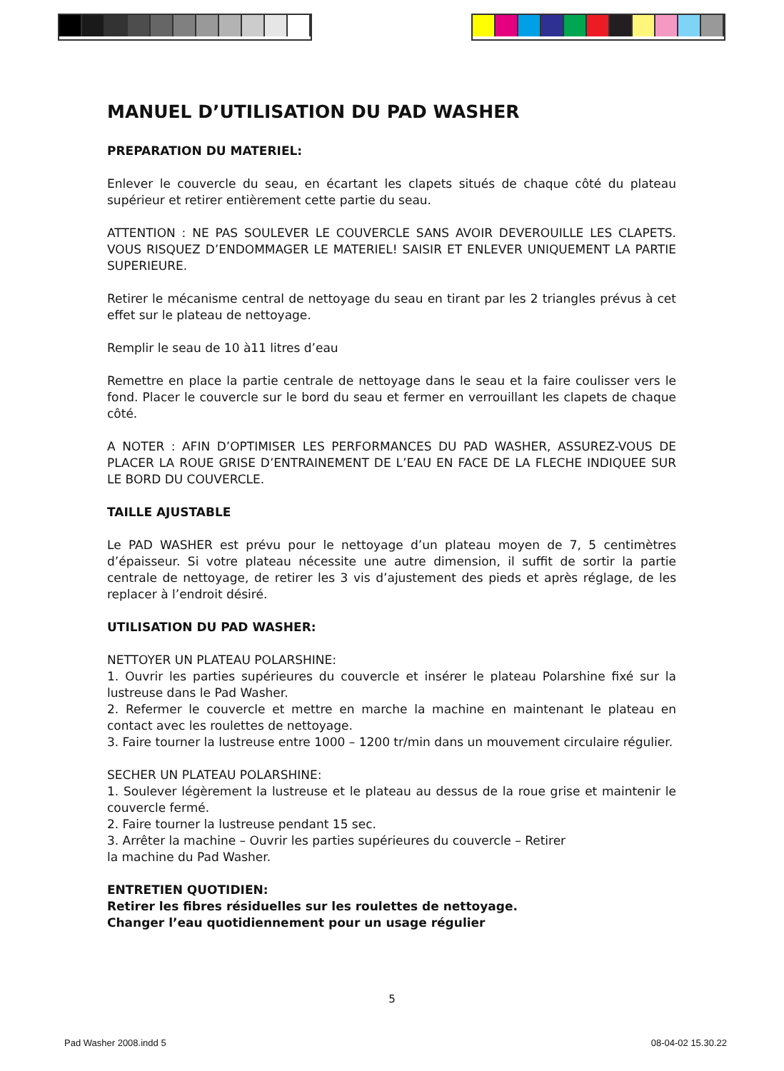MANUEL D’UTILISATION DU PAD WASHER
PREPARATION DU MATERIEL:
Enlever le couvercle du seau, en écartant les clapets situés de chaque côté du plateau supérieur et retirer entièrement cette partie du seau.
ATTENTION : NE PAS SOULEVER LE COUVERCLE SANS AVOIR DEVEROUILLE LES CLAPETS. VOUS RISQUEZ D’ENDOMMAGER LE MATERIEL! SAISIR ET ENLEVER UNIQUEMENT LA PARTIE SUPERIEURE.
Retirer le mécanisme central de nettoyage du seau en tirant par les 2 triangles prévus à cet effet sur le plateau de nettoyage.
Remplir le seau de 10 à11 litres d’eau
Remettre en place la partie centrale de nettoyage dans le seau et la faire coulisser vers le fond. Placer le couvercle sur le bord du seau et fermer en verrouillant les clapets de chaque côté.
A NOTER : AFIN D’OPTIMISER LES PERFORMANCES DU PAD WASHER, ASSUREZ-VOUS DE PLACER LA ROUE GRISE D’ENTRAINEMENT DE L’EAU EN FACE DE LA FLECHE INDIQUEE SUR LE BORD DU COUVERCLE.
TAILLE AJUSTABLE
Le PAD WASHER est prévu pour le nettoyage d’un plateau moyen de 7, 5 centimètres d’épaisseur. Si votre plateau nécessite une autre dimension, il suffit de sortir la partie centrale de nettoyage, de retirer les 3 vis d’ajustement des pieds et après réglage, de les replacer à l’endroit désiré.
UTILISATION DU PAD WASHER:
NETTOYER UN PLATEAU POLARSHINE:
1. Ouvrir les parties supérieures du couvercle et insérer le plateau Polarshine fixé sur la lustreuse dans le Pad Washer.
2. Refermer le couvercle et mettre en marche la machine en maintenant le plateau en contact avec les roulettes de nettoyage.
3. Faire tourner la lustreuse entre 1000 – 1200 tr/min dans un mouvement circulaire régulier.
SECHER UN PLATEAU POLARSHINE:
1. Soulever légèrement la lustreuse et le plateau au dessus de la roue grise et maintenir le couvercle fermé.
2. Faire tourner la lustreuse pendant 15 sec.
3. Arrêter la machine – Ouvrir les parties supérieures du couvercle – Retirer
la machine du Pad Washer.
ENTRETIEN QUOTIDIEN:
Retirer les fibres résiduelles sur les roulettes de nettoyage.
Changer l’eau quotidiennement pour un usage régulier
5
Pad Washer 2008.indd 5 08-04-02 15.30.22